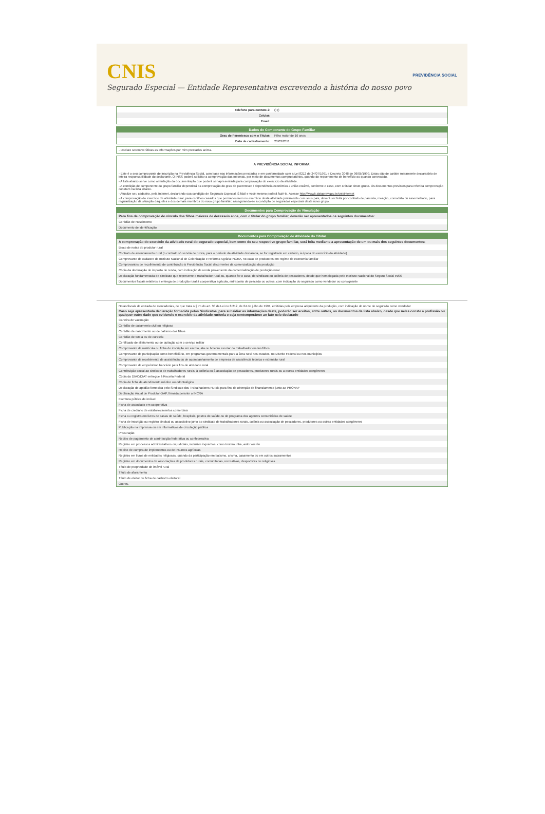CNIS
Segurado Especial — Entidade Representativa escrevendo a história do nosso povo
PREVIDÊNCIA SOCIAL
| Telefone para contato 2: | () () |
| Celular: | |
| Email: | |
| Dados do Componente do Grupo Familiar | |
| --- | --- |
| Grau de Parentesco com o Titular: | Filho maior de 16 anos |
| Data de cadastramento: | 23/03/2011 |
- Declaro serem verídicas as informações por mim prestadas acima.
A PREVIDÊNCIA SOCIAL INFORMA:
- Este é o seu comprovante de inscrição na Previdência Social, com base nas informações prestadas e em conformidade com a Lei 8212 de 24/07/1991 e Decreto 3048 de 06/05/1999. Estas são de caráter meramente declaratório de inteira responsabilidade do declarante. O INSS poderá solicitar a comprovação das mesmas, por meio de documentos comprobatórios, quando do requerimento de benefício ou quando convocado.
- A lista abaixo serve como orientação da documentação que poderá ser apresentada para comprovação do exercício da atividade.
- A condição de componente do grupo familiar dependerá da comprovação do grau de parentesco / dependência econômica / união estável, conforme o caso, com o titular deste grupo. Os documentos previstos para referida comprovação constam na lista abaixo.
- Atualize seu cadastro, pela Internet, declarando sua condição de Segurado Especial. É fácil e você mesmo poderá fazê-lo. Acesse http://www5.dataprev.gov.br/cnisinternet
- A comprovação do exercício de atividade rural, para os filhos casados que permanecerem no exercício desta atividade juntamente com seus pais, deverá ser feita por contrato de parceria, meação, comodato ou assemelhado, para regularização da situação daqueles e dos demais membros do novo grupo familiar, assegurando-se a condição de segurados especiais deste novo grupo.
| Documentos para Comprovação de Vinculação |
| --- |
| Para fins de comprovação do vínculo dos filhos maiores de dezesseis anos, com o titular do grupo familiar, deverão ser apresentados os seguintes documentos: |
| Certidão de Nascimento |
| Documento de identificação |
| Documentos para Comprovação de Atividade do Titular |
| --- |
| A comprovação do exercício da atividade rural do segurado especial, bem como de seu respectivo grupo familiar, será feita mediante a apresentação de um ou mais dos seguintes documentos: |
| Bloco de notas do produtor rural |
| Contrato de arrendamento rural (o contrato só servirá de prova, para o período da atividade declarada, se for registrado em cartório, à época do exercício da atividade) |
| Comprovante de cadastro do Instituto Nacional de Colonização e Reforma Agrária INCRA, no caso de produtores em regime de economia familiar |
| Comprovantes de recolhimento de contribuição à Previdência Social decorrentes da comercialização da produção |
| Cópia da declaração de imposto de renda, com indicação de renda proveniente da comercialização de produção rural |
| Declaração fundamentada de sindicato que represente o trabalhador rural ou, quando for o caso, de sindicato ou colônia de pescadores, desde que homologada pelo Instituto Nacional do Seguro Social INSS |
| Documentos fiscais relativos a entrega de produção rural à cooperativa agrícola, entreposto de pescado ou outros, com indicação do segurado como vendedor ou consignante |
| Notas fiscais de entrada de mercadorias, de que trata o § 7o do art. 30 da Lei no 8.212, de 24 de julho de 1991, emitidas pela empresa adquirente da produção, com indicação do nome do segurado como vendedor |
| Caso seja apresentada declaração fornecida pelos Sindicatos, para subsidiar as informações desta, poderão ser aceitos, entre outros, os documentos da lista abaixo, desde que neles conste a profissão ou qualquer outro dado que evidencie o exercício da atividade rurícola e seja contemporâneo ao fato nele declarado |
| Carteira de vacinação |
| Certidão de casamento civil ou religioso |
| Certidão de nascimento ou de batismo dos filhos |
| Certidão de tutela ou de curatela |
| Certificado de alistamento ou de quitação com o serviço militar |
| Comprovante de matrícula ou ficha de inscrição em escola, ata ou boletim escolar do trabalhador ou dos filhos |
| Comprovante de participação como beneficiário, em programas governamentais para a área rural nos estados, no Distrito Federal ou nos municípios |
| Comprovante de recebimento de assistência ou de acompanhamento de empresa de assistência técnica e extensão rural |
| Comprovante de empréstimo bancário para fins de atividade rural |
| Contribuição social ao sindicato de trabalhadores rurais, à colônia ou à associação de pescadores, produtores rurais ou a outras entidades congêneres |
| Cópia do DIAC/DIAT entregue à Receita Federal |
| Cópia de ficha de atendimento médico ou odontológico |
| Declaração de aptidão fornecida pelo Sindicato dos Trabalhadores Rurais para fins de obtenção de financiamento junto ao PRONAF |
| Declaração Anual de Produtor-DAP, firmada perante o INCRA |
| Escritura pública de imóvel |
| Ficha de associado em cooperativa |
| Ficha de crediário de estabelecimentos comerciais |
| Ficha ou registro em livros de casas de saúde, hospitais, postos de saúde ou do programa dos agentes comunitários de saúde |
| Ficha de inscrição ou registro sindical ou associativo junto ao sindicato de trabalhadores rurais, colônia ou associação de pescadores, produtores ou outras entidades congêneres |
| Publicação na imprensa ou em informativos de circulação pública |
| Procuração |
| Recibo de pagamento de contribuição federativa ou confederativa |
| Registro em processos administrativos ou judiciais, inclusive inquéritos, como testemunha, autor ou réu |
| Recibo de compra de implementos ou de insumos agrícolas |
| Registro em livros de entidades religiosas, quando da participação em batismo, crisma, casamento ou em outros sacramentos |
| Registro em documentos de associações de produtores rurais, comunitárias, recreativas, desportivas ou religiosas |
| Título de propriedade de imóvel rural |
| Título de aforamento |
| Título de eleitor ou ficha de cadastro eleitoral |
| Outros. |